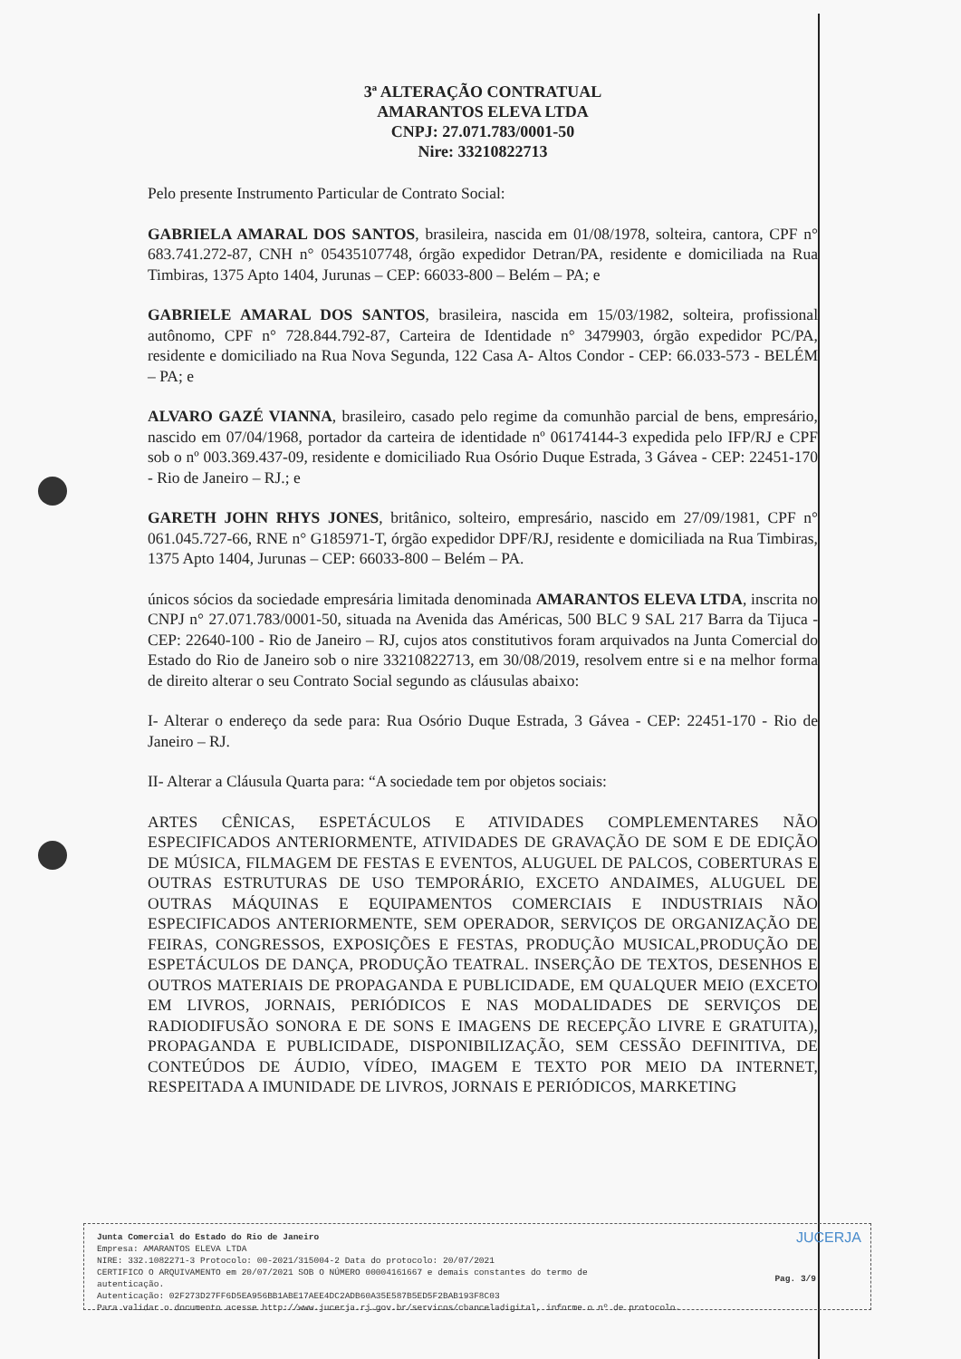3ª ALTERAÇÃO CONTRATUAL
AMARANTOS ELEVA LTDA
CNPJ: 27.071.783/0001-50
Nire: 33210822713
Pelo presente Instrumento Particular de Contrato Social:
GABRIELA AMARAL DOS SANTOS, brasileira, nascida em 01/08/1978, solteira, cantora, CPF n° 683.741.272-87, CNH n° 05435107748, órgão expedidor Detran/PA, residente e domiciliada na Rua Timbiras, 1375 Apto 1404, Jurunas – CEP: 66033-800 – Belém – PA; e
GABRIELE AMARAL DOS SANTOS, brasileira, nascida em 15/03/1982, solteira, profissional autônomo, CPF n° 728.844.792-87, Carteira de Identidade n° 3479903, órgão expedidor PC/PA, residente e domiciliado na Rua Nova Segunda, 122 Casa A- Altos Condor - CEP: 66.033-573 - BELÉM – PA; e
ALVARO GAZÉ VIANNA, brasileiro, casado pelo regime da comunhão parcial de bens, empresário, nascido em 07/04/1968, portador da carteira de identidade nº 06174144-3 expedida pelo IFP/RJ e CPF sob o nº 003.369.437-09, residente e domiciliado Rua Osório Duque Estrada, 3 Gávea - CEP: 22451-170 - Rio de Janeiro – RJ.; e
GARETH JOHN RHYS JONES, britânico, solteiro, empresário, nascido em 27/09/1981, CPF n° 061.045.727-66, RNE n° G185971-T, órgão expedidor DPF/RJ, residente e domiciliada na Rua Timbiras, 1375 Apto 1404, Jurunas – CEP: 66033-800 – Belém – PA.
únicos sócios da sociedade empresária limitada denominada AMARANTOS ELEVA LTDA, inscrita no CNPJ n° 27.071.783/0001-50, situada na Avenida das Américas, 500 BLC 9 SAL 217 Barra da Tijuca - CEP: 22640-100 - Rio de Janeiro – RJ, cujos atos constitutivos foram arquivados na Junta Comercial do Estado do Rio de Janeiro sob o nire 33210822713, em 30/08/2019, resolvem entre si e na melhor forma de direito alterar o seu Contrato Social segundo as cláusulas abaixo:
I- Alterar o endereço da sede para: Rua Osório Duque Estrada, 3 Gávea - CEP: 22451-170 - Rio de Janeiro – RJ.
II- Alterar a Cláusula Quarta para: “A sociedade tem por objetos sociais:
ARTES CÊNICAS, ESPETÁCULOS E ATIVIDADES COMPLEMENTARES NÃO ESPECIFICADOS ANTERIORMENTE, ATIVIDADES DE GRAVAÇÃO DE SOM E DE EDIÇÃO DE MÚSICA, FILMAGEM DE FESTAS E EVENTOS, ALUGUEL DE PALCOS, COBERTURAS E OUTRAS ESTRUTURAS DE USO TEMPORÁRIO, EXCETO ANDAIMES, ALUGUEL DE OUTRAS MÁQUINAS E EQUIPAMENTOS COMERCIAIS E INDUSTRIAIS NÃO ESPECIFICADOS ANTERIORMENTE, SEM OPERADOR, SERVIÇOS DE ORGANIZAÇÃO DE FEIRAS, CONGRESSOS, EXPOSIÇÕES E FESTAS, PRODUÇÃO MUSICAL,PRODUÇÃO DE ESPETÁCULOS DE DANÇA, PRODUÇÃO TEATRAL. INSERÇÃO DE TEXTOS, DESENHOS E OUTROS MATERIAIS DE PROPAGANDA E PUBLICIDADE, EM QUALQUER MEIO (EXCETO EM LIVROS, JORNAIS, PERIÓDICOS E NAS MODALIDADES DE SERVIÇOS DE RADIODIFUSÃO SONORA E DE SONS E IMAGENS DE RECEPÇÃO LIVRE E GRATUITA), PROPAGANDA E PUBLICIDADE, DISPONIBILIZAÇÃO, SEM CESSÃO DEFINITIVA, DE CONTEÚDOS DE ÁUDIO, VÍDEO, IMAGEM E TEXTO POR MEIO DA INTERNET, RESPEITADA A IMUNIDADE DE LIVROS, JORNAIS E PERIÓDICOS, MARKETING
Junta Comercial do Estado do Rio de Janeiro
Empresa: AMARANTOS ELEVA LTDA
NIRE: 332.1082271-3 Protocolo: 00-2021/315004-2 Data do protocolo: 20/07/2021
CERTIFICO O ARQUIVAMENTO em 20/07/2021 SOB O NÚMERO 00004161667 e demais constantes do termo de
autenticação.
Autenticação: 02F273D27FF6D5EA956BB1ABE17AEE4DC2ADB60A35E587B5ED5F2BAB193F8C03
Para validar o documento acesse http://www.jucerja.rj.gov.br/servicos/chanceladigital, informe o nº de protocolo.
JUCERJA
Pag. 3/9